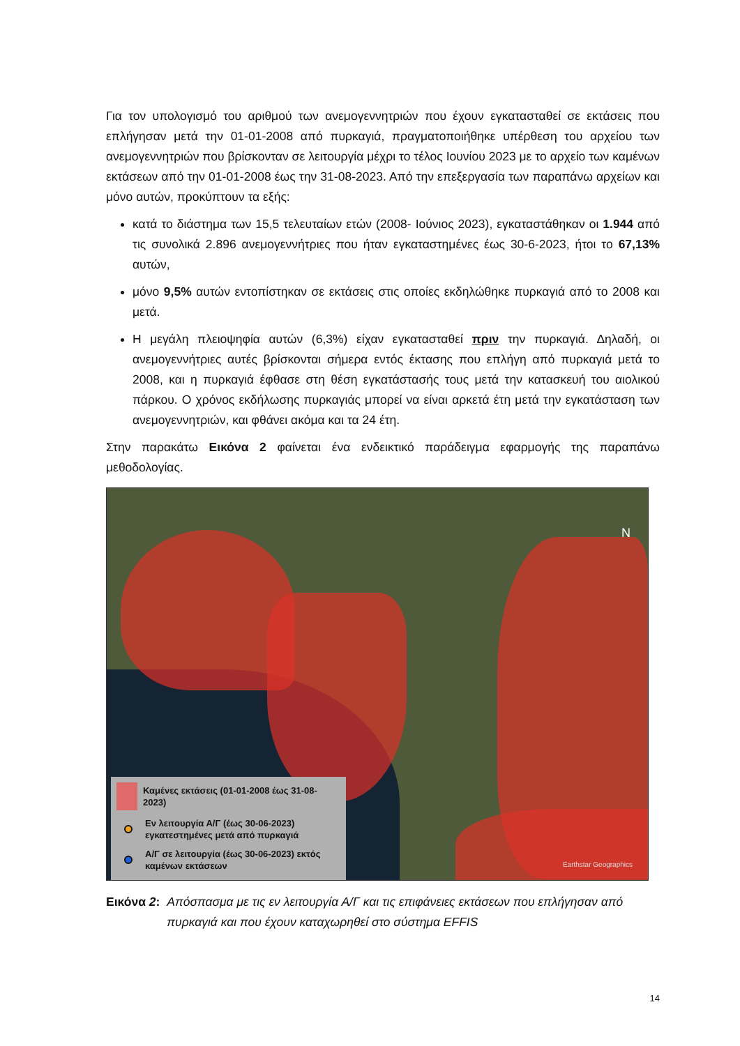Για τον υπολογισμό του αριθμού των ανεμογεννητριών που έχουν εγκατασταθεί σε εκτάσεις που επλήγησαν μετά την 01-01-2008 από πυρκαγιά, πραγματοποιήθηκε υπέρθεση του αρχείου των ανεμογεννητριών που βρίσκονταν σε λειτουργία μέχρι το τέλος Ιουνίου 2023 με το αρχείο των καμένων εκτάσεων από την 01-01-2008 έως την 31-08-2023. Από την επεξεργασία των παραπάνω αρχείων και μόνο αυτών, προκύπτουν τα εξής:
κατά το διάστημα των 15,5 τελευταίων ετών (2008- Ιούνιος 2023), εγκαταστάθηκαν οι 1.944 από τις συνολικά 2.896 ανεμογεννήτριες που ήταν εγκαταστημένες έως 30-6-2023, ήτοι το 67,13% αυτών,
μόνο 9,5% αυτών εντοπίστηκαν σε εκτάσεις στις οποίες εκδηλώθηκε πυρκαγιά από το 2008 και μετά.
Η μεγάλη πλειοψηφία αυτών (6,3%) είχαν εγκατασταθεί πριν την πυρκαγιά. Δηλαδή, οι ανεμογεννήτριες αυτές βρίσκονται σήμερα εντός έκτασης που επλήγη από πυρκαγιά μετά το 2008, και η πυρκαγιά έφθασε στη θέση εγκατάστασής τους μετά την κατασκευή του αιολικού πάρκου. Ο χρόνος εκδήλωσης πυρκαγιάς μπορεί να είναι αρκετά έτη μετά την εγκατάσταση των ανεμογεννητριών, και φθάνει ακόμα και τα 24 έτη.
Στην παρακάτω Εικόνα 2 φαίνεται ένα ενδεικτικό παράδειγμα εφαρμογής της παραπάνω μεθοδολογίας.
N
Earthstar Geographics
Καμένες εκτάσεις (01-01-2008 έως 31-08-2023)
Εν λειτουργία Α/Γ (έως 30-06-2023) εγκατεστημένες μετά από πυρκαγιά
Α/Γ σε λειτουργία (έως 30-06-2023) εκτός καμένων εκτάσεων
Εικόνα 2: Απόσπασμα με τις εν λειτουργία Α/Γ και τις επιφάνειες εκτάσεων που επλήγησαν από πυρκαγιά και που έχουν καταχωρηθεί στο σύστημα EFFIS
14